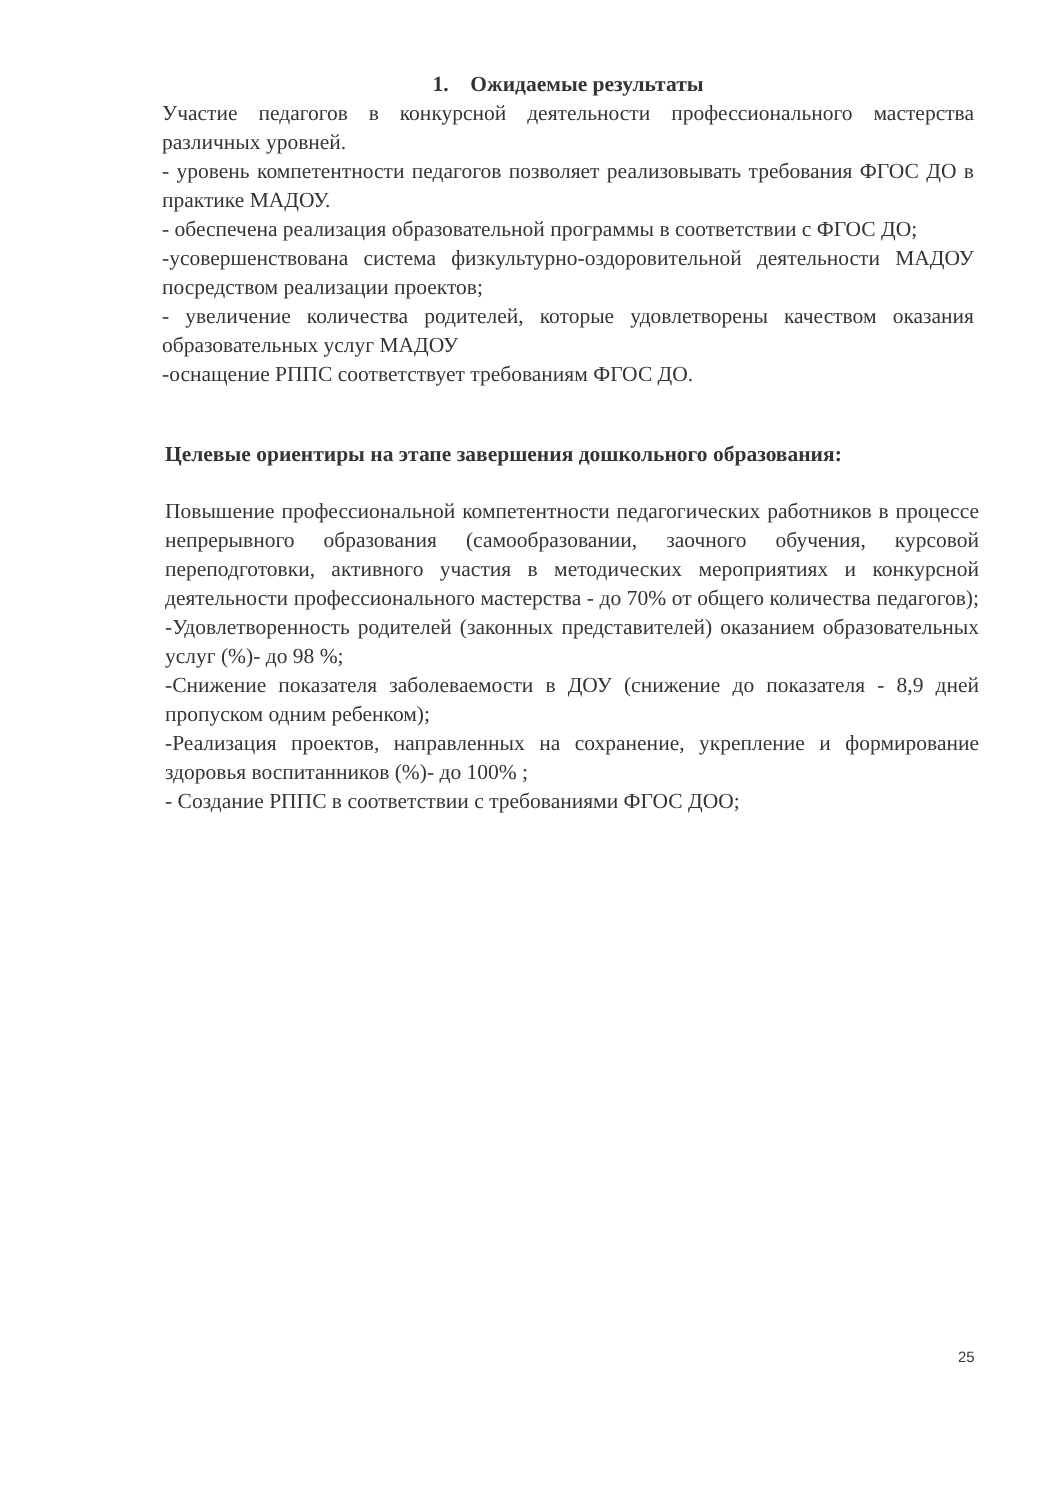1. Ожидаемые результаты
Участие педагогов в конкурсной деятельности профессионального мастерства различных уровней.
- уровень компетентности педагогов позволяет реализовывать требования ФГОС ДО в практике МАДОУ.
- обеспечена реализация образовательной программы в соответствии с ФГОС ДО;
-усовершенствована система физкультурно-оздоровительной деятельности МАДОУ посредством реализации проектов;
- увеличение количества родителей, которые удовлетворены качеством оказания образовательных услуг МАДОУ
-оснащение РППС соответствует требованиям ФГОС ДО.
Целевые ориентиры на этапе завершения дошкольного образования:
Повышение профессиональной компетентности педагогических работников в процессе непрерывного образования (самообразовании, заочного обучения, курсовой переподготовки, активного участия в методических мероприятиях и конкурсной деятельности профессионального мастерства - до 70% от общего количества педагогов); -Удовлетворенность родителей (законных представителей) оказанием образовательных услуг (%)- до 98 %;
-Снижение показателя заболеваемости в ДОУ (снижение до показателя - 8,9 дней пропуском одним ребенком);
-Реализация проектов, направленных на сохранение, укрепление и формирование здоровья воспитанников (%)- до 100% ;
- Создание РППС в соответствии с требованиями ФГОС ДОО;
25